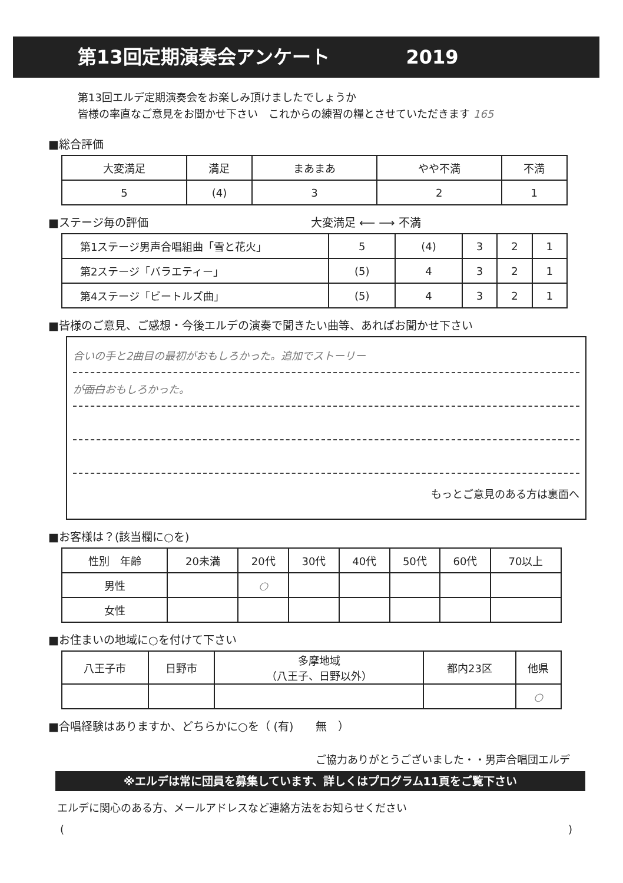第13回定期演奏会アンケート 2019
第13回エルデ定期演奏会をお楽しみ頂けましたでしょうか
皆様の率直なご意見をお聞かせ下さい　これからの練習の糧とさせていただきます 165
■総合評価
| 大変満足 | 満足 | まあまあ | やや不満 | 不満 |
| 5 | (4) | 3 | 2 | 1 |
■ステージ毎の評価 大変満足 ⟵ ⟶ 不満
| 第1ステージ男声合唱組曲「雪と花火」 | 5 | (4) | 3 | 2 | 1 |
| 第2ステージ「バラエティー」 | (5) | 4 | 3 | 2 | 1 |
| 第4ステージ「ビートルズ曲」 | (5) | 4 | 3 | 2 | 1 |
■皆様のご意見、ご感想・今後エルデの演奏で聞きたい曲等、あればお聞かせ下さい
合いの手と2曲目の最初がおもしろかった。追加でストーリー
が面白おもしろかった。
もっとご意見のある方は裏面へ
■お客様は？(該当欄に○を)
| 性別 年齢 | 20未満 | 20代 | 30代 | 40代 | 50代 | 60代 | 70以上 |
| 男性 | | ○ | | | | | |
| 女性 | | | | | | | |
■お住まいの地域に○を付けて下さい
| 八王子市 | 日野市 | 多摩地域 （八王子、日野以外） | 都内23区 | 他県 |
| | | | | ○ |
■合唱経験はありますか、どちらかに○を（ (有)　　無　）
ご協力ありがとうございました・・男声合唱団エルデ
※エルデは常に団員を募集しています、詳しくはプログラム11頁をご覧下さい
エルデに関心のある方、メールアドレスなど連絡方法をお知らせください
()